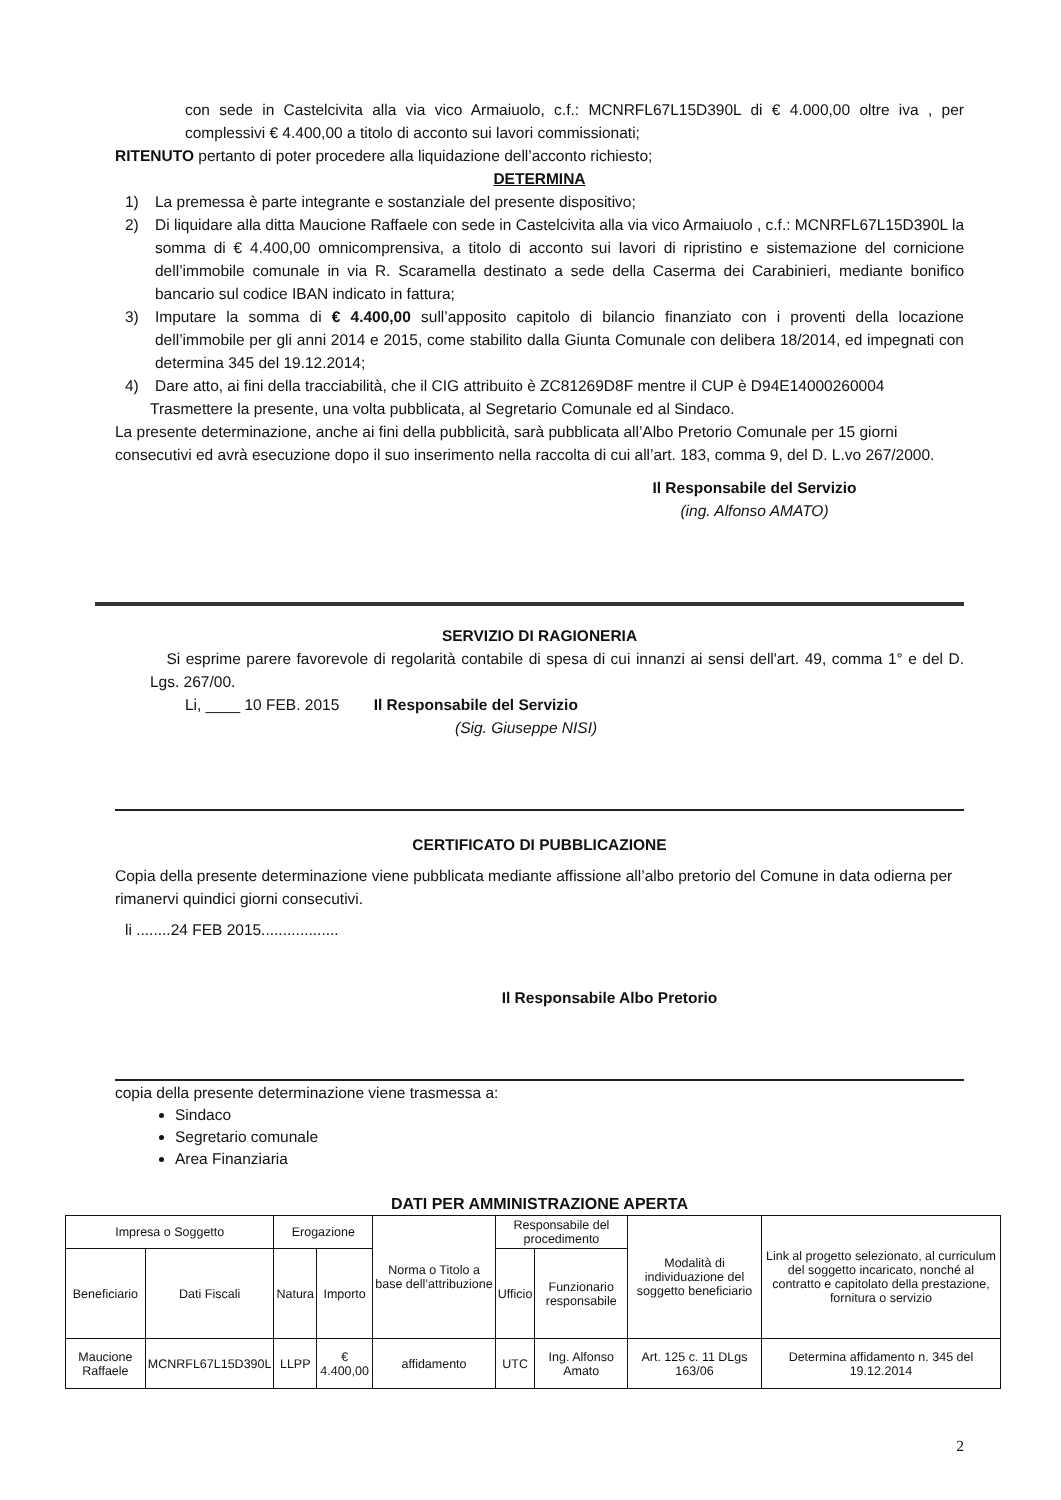con sede in Castelcivita alla via vico Armaiuolo, c.f.: MCNRFL67L15D390L di € 4.000,00 oltre iva , per complessivi € 4.400,00 a titolo di acconto sui lavori commissionati;
RITENUTO pertanto di poter procedere alla liquidazione dell’acconto richiesto;
DETERMINA
1) La premessa è parte integrante e sostanziale del presente dispositivo;
2) Di liquidare alla ditta Maucione Raffaele con sede in Castelcivita alla via vico Armaiuolo , c.f.: MCNRFL67L15D390L la somma di € 4.400,00 omnicomprensiva, a titolo di acconto sui lavori di ripristino e sistemazione del cornicione dell’immobile comunale in via R. Scaramella destinato a sede della Caserma dei Carabinieri, mediante bonifico bancario sul codice IBAN indicato in fattura;
3) Imputare la somma di € 4.400,00 sull’apposito capitolo di bilancio finanziato con i proventi della locazione dell’immobile per gli anni 2014 e 2015, come stabilito dalla Giunta Comunale con delibera 18/2014, ed impegnati con determina 345 del 19.12.2014;
4) Dare atto, ai fini della tracciabilità, che il CIG attribuito è ZC81269D8F mentre il CUP è D94E14000260004
Trasmettere la presente, una volta pubblicata, al Segretario Comunale ed al Sindaco.
La presente determinazione, anche ai fini della pubblicità, sarà pubblicata all’Albo Pretorio Comunale per 15 giorni consecutivi ed avrà esecuzione dopo il suo inserimento nella raccolta di cui all’art. 183, comma 9, del D. L.vo 267/2000.
Il Responsabile del Servizio
(ing. Alfonso AMATO)
SERVIZIO DI RAGIONERIA
Si esprime parere favorevole di regolarità contabile di spesa di cui innanzi ai sensi dell'art. 49, comma 1° e del D. Lgs. 267/00.
Li, ____ 10 FEB. 2015 Il Responsabile del Servizio
(Sig. Giuseppe NISI)
CERTIFICATO DI PUBBLICAZIONE
Copia della presente determinazione viene pubblicata mediante affissione all’albo pretorio del Comune in data odierna per rimanervi quindici giorni consecutivi.
li ........24 FEB 2015..................
Il Responsabile Albo Pretorio
copia della presente determinazione viene trasmessa a:
Sindaco
Segretario comunale
Area Finanziaria
DATI PER AMMINISTRAZIONE APERTA
| Impresa o Soggetto | | Erogazione | | Norma o Titolo a base dell’attribuzione | Responsabile del procedimento | | Modalità di individuazione del soggetto beneficiario | Link al progetto selezionato, al curriculum del soggetto incaricato, nonché al contratto e capitolato della prestazione, fornitura o servizio |
| --- | --- | --- | --- | --- | --- | --- | --- | --- |
| Beneficiario | Dati Fiscali | Natura | Importo | | Ufficio | Funzionario responsabile | | |
| Maucione Raffaele | MCNRFL67L15D390L | LLPP | € 4.400,00 | affidamento | UTC | Ing. Alfonso Amato | Art. 125 c. 11 DLgs 163/06 | Determina affidamento n. 345 del 19.12.2014 |
2